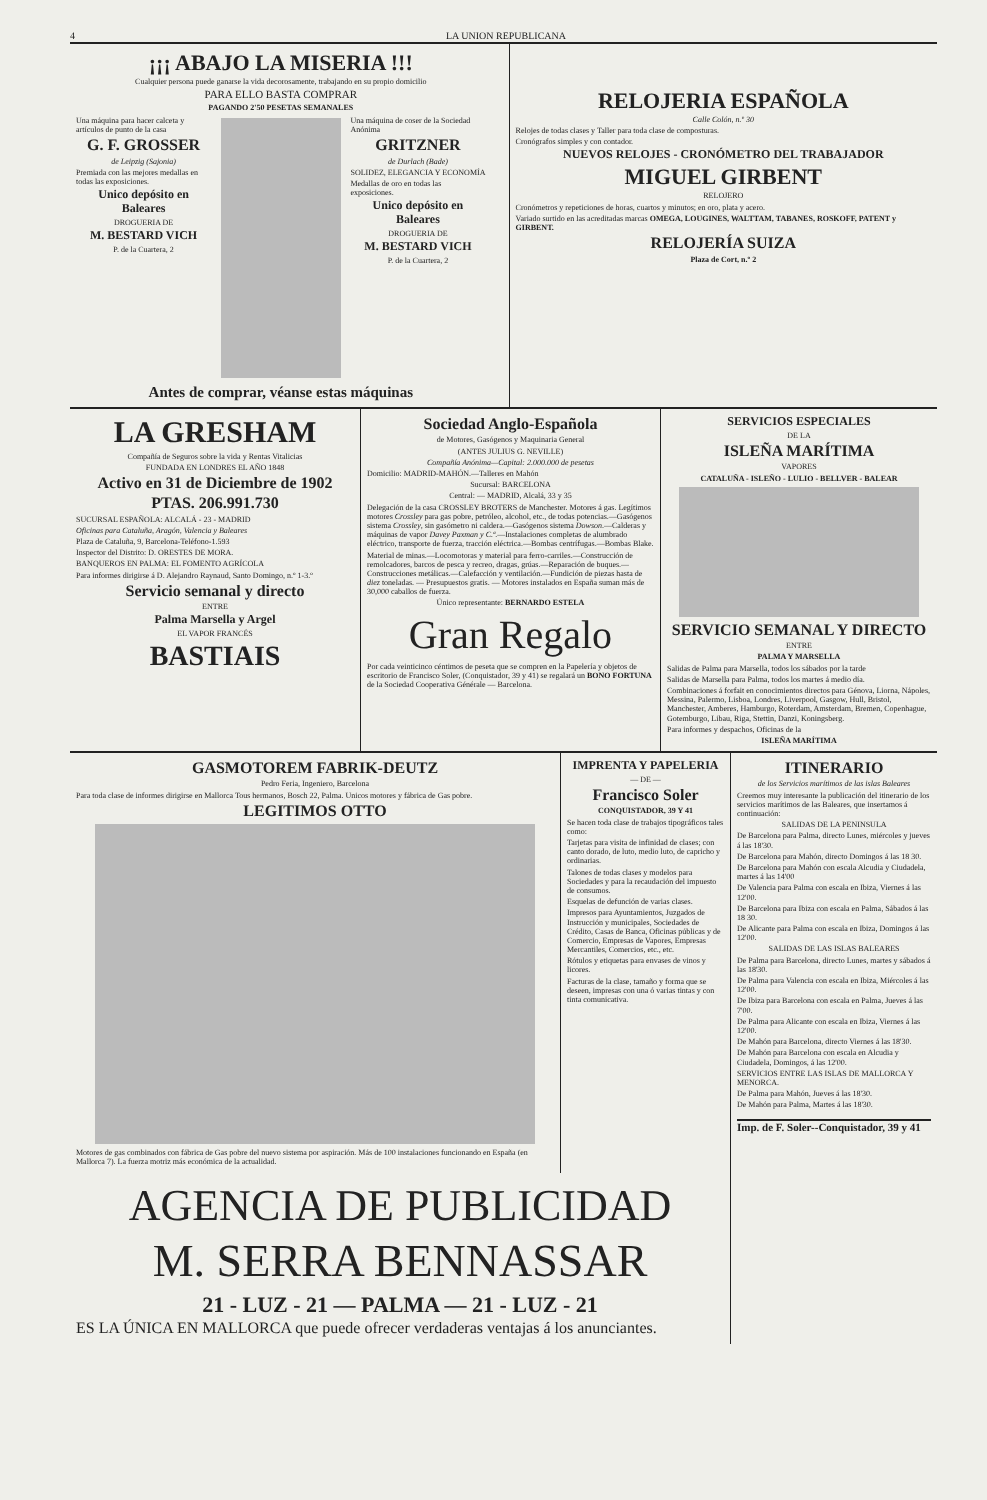4 LA UNION REPUBLICANA
¡¡¡ ABAJO LA MISERIA !!!
Cualquier persona puede ganarse la vida decorosamente, trabajando en su propio domicilio
PARA ELLO BASTA COMPRAR
PAGANDO 2'50 PESETAS SEMANALES
Una máquina para hacer calceta y artículos de punto de la casa
G. F. GROSSER
de Leipzig (Sajonia)
Premiada con las mejores medallas en todas las exposiciones.
Unico depósito en Baleares
DROGUERIA DE
M. BESTARD VICH
P. de la Cuartera, 2
Una máquina de coser de la Sociedad Anónima
GRITZNER
de Durlach (Bade)
SOLIDEZ, ELEGANCIA Y ECONOMÍA
Medallas de oro en todas las exposiciones.
Unico depósito en Baleares
DROGUERIA DE
M. BESTARD VICH
P. de la Cuartera, 2
Antes de comprar, véanse estas máquinas
RELOJERIA ESPAÑOLA
Calle Colón, n.º 30
Relojes de todas clases y Taller para toda clase de composturas.
Cronógrafos simples y con contador.
NUEVOS RELOJES - CRONÓMETRO DEL TRABAJADOR
MIGUEL GIRBENT
RELOJERO
Cronómetros y repeticiones de horas, cuartos y minutos; en oro, plata y acero.
Variado surtido en las acreditadas marcas OMEGA, LOUGINES, WALTTAM, TABANES, ROSKOFF, PATENT y GIRBENT.
RELOJERÍA SUIZA
Plaza de Cort, n.º 2
LA GRESHAM
Compañía de Seguros sobre la vida y Rentas Vitalicias
FUNDADA EN LONDRES EL AÑO 1848
Activo en 31 de Diciembre de 1902
PTAS. 206.991.730
SUCURSAL ESPAÑOLA: ALCALÁ - 23 - MADRID
Oficinas para Cataluña, Aragón, Valencia y Baleares
Plaza de Cataluña, 9, Barcelona-Teléfono-1.593
Inspector del Distrito: D. ORESTES DE MORA.
BANQUEROS EN PALMA: EL FOMENTO AGRÍCOLA
Para informes dirigirse á D. Alejandro Raynaud, Santo Domingo, n.º 1-3.º
Servicio semanal y directo
ENTRE
Palma Marsella y Argel
EL VAPOR FRANCÉS
BASTIAIS
Sociedad Anglo-Española
de Motores, Gasógenos y Maquinaria General
(ANTES JULIUS G. NEVILLE)
Compañía Anónima—Capital: 2.000.000 de pesetas
Domicilio: MADRID-MAHÓN.—Talleres en Mahón
Sucursal: BARCELONA
Central: — MADRID, Alcalá, 33 y 35
Delegación de la casa CROSSLEY BROTERS de Manchester. Motores á gas. Legítimos motores Crossley para gas pobre, petróleo, alcohol, etc., de todas potencias.—Gasógenos sistema Crossley, sin gasómetro ni caldera.—Gasógenos sistema Dowson.—Calderas y máquinas de vapor Davey Paxman y C.ª.—Instalaciones completas de alumbrado eléctrico, transporte de fuerza, tracción eléctrica.—Bombas centrífugas.—Bombas Blake.
Material de minas.—Locomotoras y material para ferro-carriles.—Construcción de remolcadores, barcos de pesca y recreo, dragas, grúas.—Reparación de buques.—Construcciones metálicas.—Calefacción y ventilación.—Fundición de piezas hasta de diez toneladas. — Presupuestos gratis. — Motores instalados en España suman más de 30,000 caballos de fuerza.
Único representante: BERNARDO ESTELA
Gran Regalo
Por cada veinticinco céntimos de peseta que se compren en la Papelería y objetos de escritorio de Francisco Soler, (Conquistador, 39 y 41) se regalará un BONO FORTUNA de la Sociedad Cooperativa Générale — Barcelona.
SERVICIOS ESPECIALES
DE LA
ISLEÑA MARÍTIMA
VAPORES
CATALUÑA - ISLEÑO - LULIO - BELLVER - BALEAR
SERVICIO SEMANAL Y DIRECTO
ENTRE
PALMA Y MARSELLA
Salidas de Palma para Marsella, todos los sábados por la tarde
Salidas de Marsella para Palma, todos los martes á medio día.
Combinaciones á forfait en conocimientos directos para Génova, Liorna, Nápoles, Messina, Palermo, Lisboa, Londres, Liverpool, Gasgow, Hull, Bristol, Manchester, Amberes, Hamburgo, Roterdam, Amsterdam, Bremen, Copenhague, Gotemburgo, Libau, Riga, Stettin, Danzi, Koningsberg.
Para informes y despachos, Oficinas de la
ISLEÑA MARÍTIMA
GASMOTOREM FABRIK-DEUTZ
Pedro Feria, Ingeniero, Barcelona
Para toda clase de informes dirigirse en Mallorca Tous hermanos, Bosch 22, Palma. Unicos motores y fábrica de Gas pobre.
LEGITIMOS OTTO
Motores de gas combinados con fábrica de Gas pobre del nuevo sistema por aspiración. Más de 100 instalaciones funcionando en España (en Mallorca 7). La fuerza motriz más económica de la actualidad.
IMPRENTA Y PAPELERIA
— DE —
Francisco Soler
CONQUISTADOR, 39 Y 41
Se hacen toda clase de trabajos tipográficos tales como:
Tarjetas para visita de infinidad de clases; con canto dorado, de luto, medio luto, de capricho y ordinarias.
Talones de todas clases y modelos para Sociedades y para la recaudación del impuesto de consumos.
Esquelas de defunción de varias clases.
Impresos para Ayuntamientos, Juzgados de Instrucción y municipales, Sociedades de Crédito, Casas de Banca, Oficinas públicas y de Comercio, Empresas de Vapores, Empresas Mercantiles, Comercios, etc., etc.
Rótulos y etiquetas para envases de vinos y licores.
Facturas de la clase, tamaño y forma que se deseen, impresas con una ó varias tintas y con tinta comunicativa.
AGENCIA DE PUBLICIDAD
M. SERRA BENNASSAR
21 - LUZ - 21 — PALMA — 21 - LUZ - 21
ES LA ÚNICA EN MALLORCA que puede ofrecer verdaderas ventajas á los anunciantes.
ITINERARIO
de los Servicios marítimos de las islas Baleares
Creemos muy interesante la publicación del itinerario de los servicios marítimos de las Baleares, que insertamos á continuación:
SALIDAS DE LA PENINSULA
De Barcelona para Palma, directo Lunes, miércoles y jueves á las 18'30.
De Barcelona para Mahón, directo Domingos á las 18 30.
De Barcelona para Mahón con escala Alcudia y Ciudadela, martes á las 14'00
De Valencia para Palma con escala en Ibiza, Viernes á las 12'00.
De Barcelona para Ibiza con escala en Palma, Sábados á las 18 30.
De Alicante para Palma con escala en Ibiza, Domingos á las 12'00.
SALIDAS DE LAS ISLAS BALEARES
De Palma para Barcelona, directo Lunes, martes y sábados á las 18'30.
De Palma para Valencia con escala en Ibiza, Miércoles á las 12'00.
De Ibiza para Barcelona con escala en Palma, Jueves á las 7'00.
De Palma para Alicante con escala en Ibiza, Viernes á las 12'00.
De Mahón para Barcelona, directo Viernes á las 18'30.
De Mahón para Barcelona con escala en Alcudia y Ciudadela, Domingos, á las 12'00.
SERVICIOS ENTRE LAS ISLAS DE MALLORCA Y MENORCA.
De Palma para Mahón, Jueves á las 18'30.
De Mahón para Palma, Martes á las 18'30.
Imp. de F. Soler--Conquistador, 39 y 41